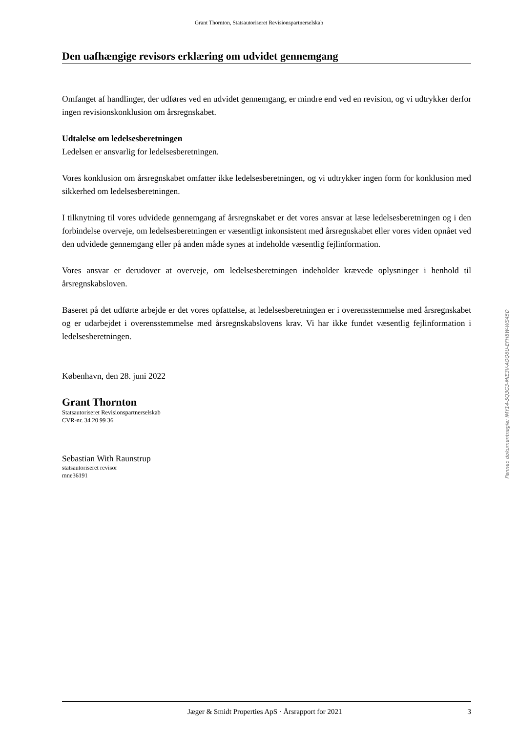Grant Thornton, Statsautoriseret Revisionspartnerselskab
Den uafhængige revisors erklæring om udvidet gennemgang
Omfanget af handlinger, der udføres ved en udvidet gennemgang, er mindre end ved en revision, og vi udtrykker derfor ingen revisionskonklusion om årsregnskabet.
Udtalelse om ledelsesberetningen
Ledelsen er ansvarlig for ledelsesberetningen.
Vores konklusion om årsregnskabet omfatter ikke ledelsesberetningen, og vi udtrykker ingen form for konklusion med sikkerhed om ledelsesberetningen.
I tilknytning til vores udvidede gennemgang af årsregnskabet er det vores ansvar at læse ledelsesberetningen og i den forbindelse overveje, om ledelsesberetningen er væsentligt inkonsistent med årsregnskabet eller vores viden opnået ved den udvidede gennemgang eller på anden måde synes at indeholde væsentlig fejlinformation.
Vores ansvar er derudover at overveje, om ledelsesberetningen indeholder krævede oplysninger i henhold til årsregnskabsloven.
Baseret på det udførte arbejde er det vores opfattelse, at ledelsesberetningen er i overensstemmelse med årsregnskabet og er udarbejdet i overensstemmelse med årsregnskabslovens krav. Vi har ikke fundet væsentlig fejlinformation i ledelsesberetningen.
København, den 28. juni 2022
Grant Thornton
Statsautoriseret Revisionspartnerselskab
CVR-nr. 34 20 99 36
Sebastian With Raunstrup
statsautoriseret revisor
mne36191
Penneo dokumentnøgle: IMY14-5Q3G3-MIE3V-AOQ6U-EFH8W-WS45D
Jæger & Smidt Properties ApS · Årsrapport for 2021 3